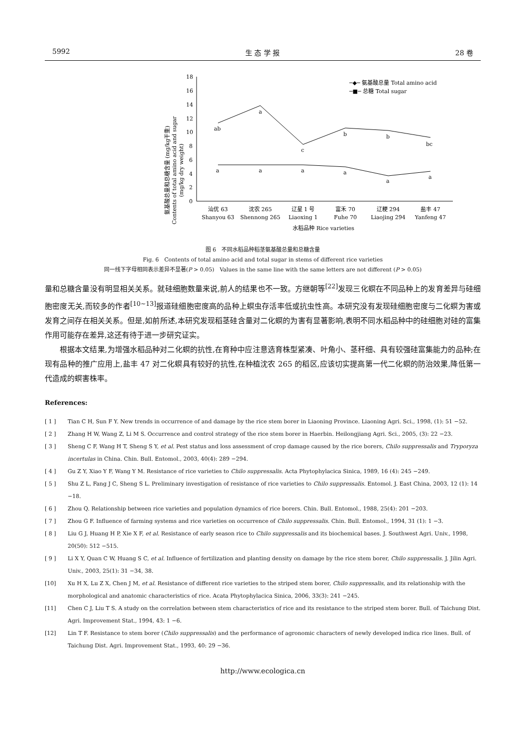5992 生 态 学 报 28 卷
氨基酸总量和总糖含量 (mg/kg干重)
Contents of total amino acid and sugar
(mg/kg dry weight)
0
2
4
6
8
10
12
14
16
18
ab
a
c
b
b
bc
a
a
a
a
a
a
─◆─ 氨基酸总量 Total amino acid
─■─ 总糖 Total sugar
汕优 63
Shanyou 63
沈农 265
Shennong 265
辽星 1 号
Liaoxing 1
富禾 70
Fuhe 70
辽粳 294
Liaojing 294
盐丰 47
Yanfeng 47
水稻品种 Rice varieties
图 6　不同水稻品种稻茎氨基酸总量和总糖含量
Fig. 6　Contents of total amino acid and total sugar in stems of different rice varieties
同一线下字母相同表示差异不显著(P > 0.05)　Values in the same line with the same letters are not different (P > 0.05)
量和总糖含量没有明显相关关系。就硅细胞数量来说,前人的结果也不一致。方继朝等<sup>[22]</sup>发现三化螟在不同品种上的发育差异与硅细胞密度无关,而较多的作者<sup>[10~13]</sup>报道硅细胞密度高的品种上螟虫存活率低或抗虫性高。本研究没有发现硅细胞密度与二化螟为害或发育之间存在相关关系。但是,如前所述,本研究发现稻茎硅含量对二化螟的为害有显著影响,表明不同水稻品种中的硅细胞对硅的富集作用可能存在差异,这还有待于进一步研究证实。
根据本文结果,为增强水稻品种对二化螟的抗性,在育种中应注意选育株型紧凑、叶角小、茎秆细、具有较强硅富集能力的品种;在现有品种的推广应用上,盐丰 47 对二化螟具有较好的抗性,在种植沈农 265 的稻区,应该切实提高第一代二化螟的防治效果,降低第一代造成的螟害株率。
References:
[ 1 ] Tian C H, Sun F Y. New trends in occurrence of and damage by the rice stem borer in Liaoning Province. Liaoning Agri. Sci., 1998, (1): 51 −52.
[ 2 ] Zhang H W, Wang Z, Li M S. Occurrence and control strategy of the rice stem borer in Haerbin. Heilongjiang Agri. Sci., 2005, (3): 22 −23.
[ 3 ] Sheng C F, Wang H T, Sheng S Y, et al. Pest status and loss assessment of crop damage caused by the rice borers, Chilo suppressalis and Tryporyza incertulas in China. Chin. Bull. Entomol., 2003, 40(4): 289 −294.
[ 4 ] Gu Z Y, Xiao Y F, Wang Y M. Resistance of rice varieties to Chilo suppressalis. Acta Phytophylacica Sinica, 1989, 16 (4): 245 −249.
[ 5 ] Shu Z L, Fang J C, Sheng S L. Preliminary investigation of resistance of rice varieties to Chilo suppressalis. Entomol. J. East China, 2003, 12 (1): 14 −18.
[ 6 ] Zhou Q. Relationship between rice varieties and population dynamics of rice borers. Chin. Bull. Entomol., 1988, 25(4): 201 −203.
[ 7 ] Zhou G F. Influence of farming systems and rice varieties on occurrence of Chilo suppressalis. Chin. Bull. Entomol., 1994, 31 (1): 1 −3.
[ 8 ] Liu G J, Huang H P, Xie X F, et al. Resistance of early season rice to Chilo suppressalis and its biochemical bases. J. Southwest Agri. Univ., 1998, 20(50): 512 −515.
[ 9 ] Li X Y, Quan C W, Huang S C, et al. Influence of fertilization and planting density on damage by the rice stem borer, Chilo suppressalis. J. Jilin Agri. Univ., 2003, 25(1): 31 −34, 38.
[10] Xu H X, Lu Z X, Chen J M, et al. Resistance of different rice varieties to the striped stem borer, Chilo suppressalis, and its relationship with the morphological and anatomic characteristics of rice. Acata Phytophylacica Sinica, 2006, 33(3): 241 −245.
[11] Chen C J, Liu T S. A study on the correlation between stem characteristics of rice and its resistance to the striped stem borer. Bull. of Taichung Dist. Agri. Improvement Stat., 1994, 43: 1 −6.
[12] Lin T F. Resistance to stem borer (Chilo suppressalis) and the performance of agronomic characters of newly developed indica rice lines. Bull. of Taichung Dist. Agri. Improvement Stat., 1993, 40: 29 −36.
http://www.ecologica.cn